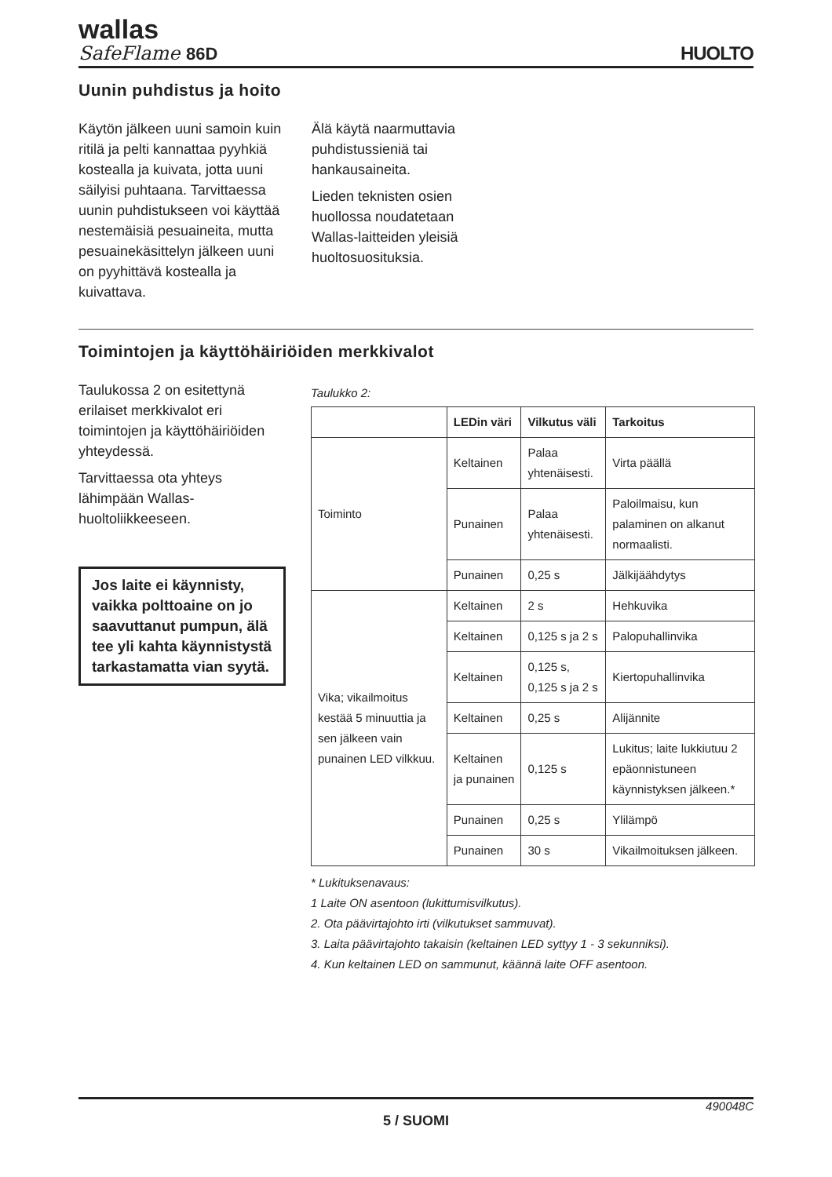wallas
SafeFlame 86D
HUOLTO
Uunin puhdistus ja hoito
Käytön jälkeen uuni samoin kuin ritilä ja pelti kannattaa pyyhkiä kostealla ja kuivata, jotta uuni säilyisi puhtaana. Tarvittaessa uunin puhdistukseen voi käyttää nestemäisiä pesuaineita, mutta pesuainekäsittelyn jälkeen uuni on pyyhittävä kostealla ja kuivattava.
Älä käytä naarmuttavia
puhdistussieniä tai
hankausaineita.
Lieden teknisten osien
huollossa noudatetaan
Wallas-laitteiden yleisiä
huoltosuosituksia.
Toimintojen ja käyttöhäiriöiden merkkivalot
Taulukossa 2 on esitettynä erilaiset merkkivalot eri toimintojen ja käyttöhäiriöiden yhteydessä.
Tarvittaessa ota yhteys lähimpään Wallas-huoltoliikkeeseen.
Jos laite ei käynnisty, vaikka polttoaine on jo saavuttanut pumpun, älä tee yli kahta käynnistystä tarkastamatta vian syytä.
Taulukko 2:
| | LEDin väri | Vilkutus väli | Tarkoitus |
| --- | --- | --- | --- |
| Toiminto | Keltainen | Palaa yhtenäisesti. | Virta päällä |
| | Punainen | Palaa yhtenäisesti. | Paloilmaisu, kun palaminen on alkanut normaalisti. |
| | Punainen | 0,25 s | Jälkijäähdytys |
| Vika; vikailmoitus kestää 5 minuuttia ja sen jälkeen vain punainen LED vilkkuu. | Keltainen | 2 s | Hehkuvika |
| | Keltainen | 0,125 s ja 2 s | Palopuhallinvika |
| | Keltainen | 0,125 s, 0,125 s ja 2 s | Kiertopuhallinvika |
| | Keltainen | 0,25 s | Alijännite |
| | Keltainen ja punainen | 0,125 s | Lukitus; laite lukkiutuu 2 epäonnistuneen käynnistyksen jälkeen.* |
| | Punainen | 0,25 s | Ylilämpö |
| | Punainen | 30 s | Vikailmoituksen jälkeen. |
* Lukituksenavaus:
1 Laite ON asentoon (lukittumisvilkutus).
2. Ota päävirtajohto irti (vilkutukset sammuvat).
3. Laita päävirtajohto takaisin (keltainen LED syttyy 1 - 3 sekunniksi).
4. Kun keltainen LED on sammunut, käännä laite OFF asentoon.
490048C
5 / SUOMI